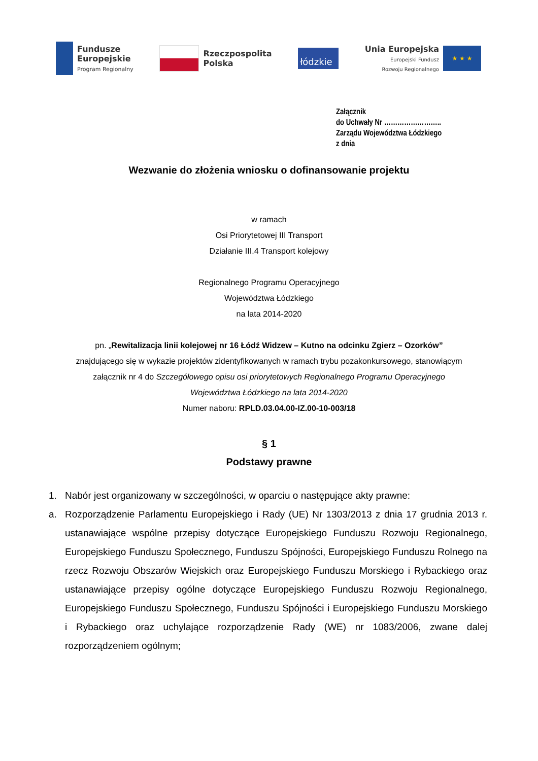Fundusze
Europejskie
Program Regionalny
Rzeczpospolita
Polska
łódzkie
Unia Europejska
Europejski Fundusz
Rozwoju Regionalnego
★ ★ ★
Załącznik
do Uchwały Nr ……………………..
Zarządu Województwa Łódzkiego
z dnia
Wezwanie do złożenia wniosku o dofinansowanie projektu
w ramach
Osi Priorytetowej III Transport
Działanie III.4 Transport kolejowy
Regionalnego Programu Operacyjnego
Województwa Łódzkiego
na lata 2014-2020
pn. „Rewitalizacja linii kolejowej nr 16 Łódź Widzew – Kutno na odcinku Zgierz – Ozorków”
znajdującego się w wykazie projektów zidentyfikowanych w ramach trybu pozakonkursowego, stanowiącym
załącznik nr 4 do Szczegółowego opisu osi priorytetowych Regionalnego Programu Operacyjnego
Województwa Łódzkiego na lata 2014-2020
Numer naboru: RPLD.03.04.00-IZ.00-10-003/18
§ 1
Podstawy prawne
1. Nabór jest organizowany w szczególności, w oparciu o następujące akty prawne:
a. Rozporządzenie Parlamentu Europejskiego i Rady (UE) Nr 1303/2013 z dnia 17 grudnia 2013 r. ustanawiające wspólne przepisy dotyczące Europejskiego Funduszu Rozwoju Regionalnego, Europejskiego Funduszu Społecznego, Funduszu Spójności, Europejskiego Funduszu Rolnego na rzecz Rozwoju Obszarów Wiejskich oraz Europejskiego Funduszu Morskiego i Rybackiego oraz ustanawiające przepisy ogólne dotyczące Europejskiego Funduszu Rozwoju Regionalnego, Europejskiego Funduszu Społecznego, Funduszu Spójności i Europejskiego Funduszu Morskiego i Rybackiego oraz uchylające rozporządzenie Rady (WE) nr 1083/2006, zwane dalej rozporządzeniem ogólnym;